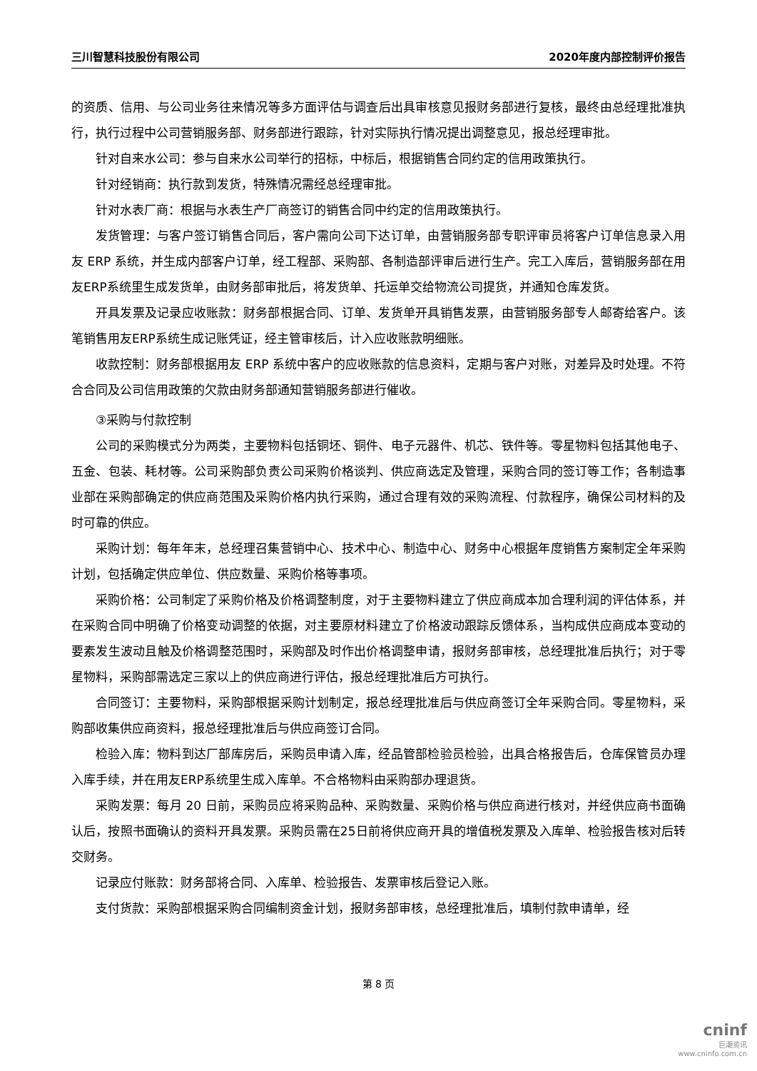三川智慧科技股份有限公司 2020年度内部控制评价报告
的资质、信用、与公司业务往来情况等多方面评估与调查后出具审核意见报财务部进行复核，最终由总经理批准执行，执行过程中公司营销服务部、财务部进行跟踪，针对实际执行情况提出调整意见，报总经理审批。
针对自来水公司：参与自来水公司举行的招标，中标后，根据销售合同约定的信用政策执行。
针对经销商：执行款到发货，特殊情况需经总经理审批。
针对水表厂商：根据与水表生产厂商签订的销售合同中约定的信用政策执行。
发货管理：与客户签订销售合同后，客户需向公司下达订单，由营销服务部专职评审员将客户订单信息录入用友 ERP 系统，并生成内部客户订单，经工程部、采购部、各制造部评审后进行生产。完工入库后，营销服务部在用友ERP系统里生成发货单，由财务部审批后，将发货单、托运单交给物流公司提货，并通知仓库发货。
开具发票及记录应收账款：财务部根据合同、订单、发货单开具销售发票，由营销服务部专人邮寄给客户。该笔销售用友ERP系统生成记账凭证，经主管审核后，计入应收账款明细账。
收款控制：财务部根据用友 ERP 系统中客户的应收账款的信息资料，定期与客户对账，对差异及时处理。不符合合同及公司信用政策的欠款由财务部通知营销服务部进行催收。
③采购与付款控制
公司的采购模式分为两类，主要物料包括铜坯、铜件、电子元器件、机芯、铁件等。零星物料包括其他电子、五金、包装、耗材等。公司采购部负责公司采购价格谈判、供应商选定及管理，采购合同的签订等工作；各制造事业部在采购部确定的供应商范围及采购价格内执行采购，通过合理有效的采购流程、付款程序，确保公司材料的及时可靠的供应。
采购计划：每年年末，总经理召集营销中心、技术中心、制造中心、财务中心根据年度销售方案制定全年采购计划，包括确定供应单位、供应数量、采购价格等事项。
采购价格：公司制定了采购价格及价格调整制度，对于主要物料建立了供应商成本加合理利润的评估体系，并在采购合同中明确了价格变动调整的依据，对主要原材料建立了价格波动跟踪反馈体系，当构成供应商成本变动的要素发生波动且触及价格调整范围时，采购部及时作出价格调整申请，报财务部审核，总经理批准后执行；对于零星物料，采购部需选定三家以上的供应商进行评估，报总经理批准后方可执行。
合同签订：主要物料，采购部根据采购计划制定，报总经理批准后与供应商签订全年采购合同。零星物料，采购部收集供应商资料，报总经理批准后与供应商签订合同。
检验入库：物料到达厂部库房后，采购员申请入库，经品管部检验员检验，出具合格报告后，仓库保管员办理入库手续，并在用友ERP系统里生成入库单。不合格物料由采购部办理退货。
采购发票：每月 20 日前，采购员应将采购品种、采购数量、采购价格与供应商进行核对，并经供应商书面确认后，按照书面确认的资料开具发票。采购员需在25日前将供应商开具的增值税发票及入库单、检验报告核对后转交财务。
记录应付账款：财务部将合同、入库单、检验报告、发票审核后登记入账。
支付货款：采购部根据采购合同编制资金计划，报财务部审核，总经理批准后，填制付款申请单，经
第 8 页
cninf
巨潮资讯
www.cninfo.com.cn